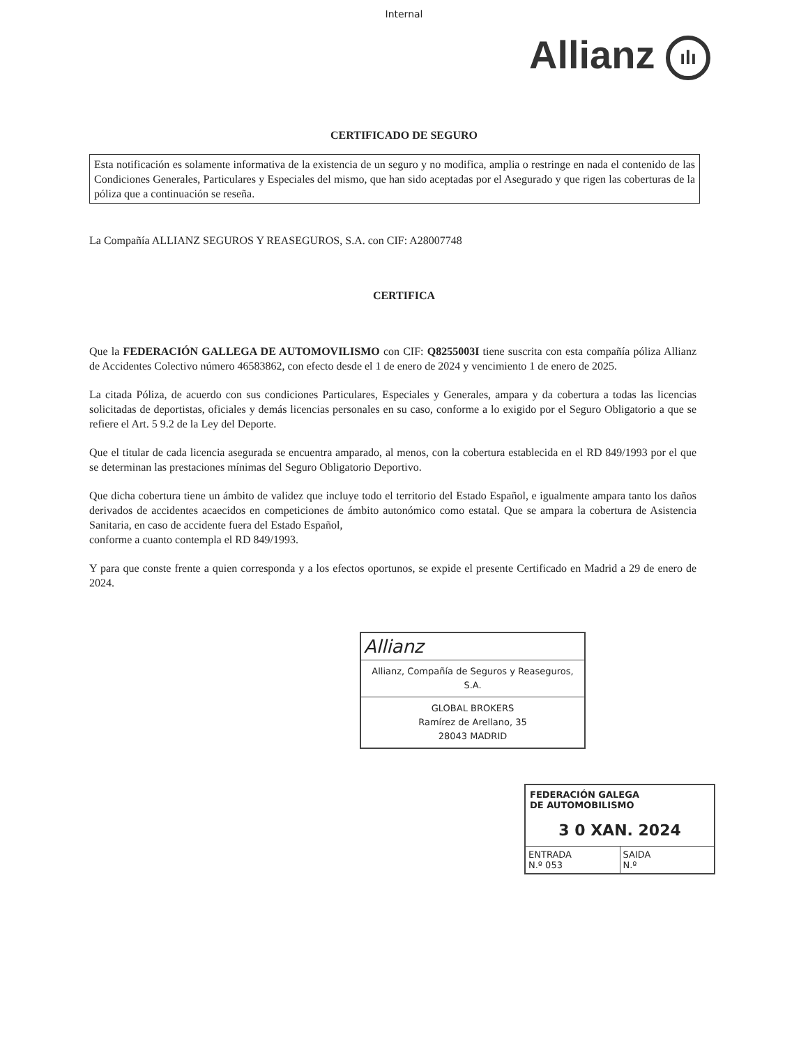Internal
Allianz ılı
CERTIFICADO DE SEGURO
Esta notificación es solamente informativa de la existencia de un seguro y no modifica, amplia o restringe en nada el contenido de las Condiciones Generales, Particulares y Especiales del mismo, que han sido aceptadas por el Asegurado y que rigen las coberturas de la póliza que a continuación se reseña.
La Compañía ALLIANZ SEGUROS Y REASEGUROS, S.A. con CIF: A28007748
CERTIFICA
Que la FEDERACIÓN GALLEGA DE AUTOMOVILISMO con CIF: Q8255003I tiene suscrita con esta compañía póliza Allianz de Accidentes Colectivo número 46583862, con efecto desde el 1 de enero de 2024 y vencimiento 1 de enero de 2025.
La citada Póliza, de acuerdo con sus condiciones Particulares, Especiales y Generales, ampara y da cobertura a todas las licencias solicitadas de deportistas, oficiales y demás licencias personales en su caso, conforme a lo exigido por el Seguro Obligatorio a que se refiere el Art. 5 9.2 de la Ley del Deporte.
Que el titular de cada licencia asegurada se encuentra amparado, al menos, con la cobertura establecida en el RD 849/1993 por el que se determinan las prestaciones mínimas del Seguro Obligatorio Deportivo.
Que dicha cobertura tiene un ámbito de validez que incluye todo el territorio del Estado Español, e igualmente ampara tanto los daños derivados de accidentes acaecidos en competiciones de ámbito autonómico como estatal. Que se ampara la cobertura de Asistencia Sanitaria, en caso de accidente fuera del Estado Español,
conforme a cuanto contempla el RD 849/1993.
Y para que conste frente a quien corresponda y a los efectos oportunos, se expide el presente Certificado en Madrid a 29 de enero de 2024.
Allianz
Allianz, Compañía de Seguros y Reaseguros, S.A.
GLOBAL BROKERS
Ramírez de Arellano, 35
28043 MADRID
FEDERACIÓN GALEGA
DE AUTOMOBILISMO
3 0 XAN. 2024
ENTRADA
N.º 053
SAIDA
N.º